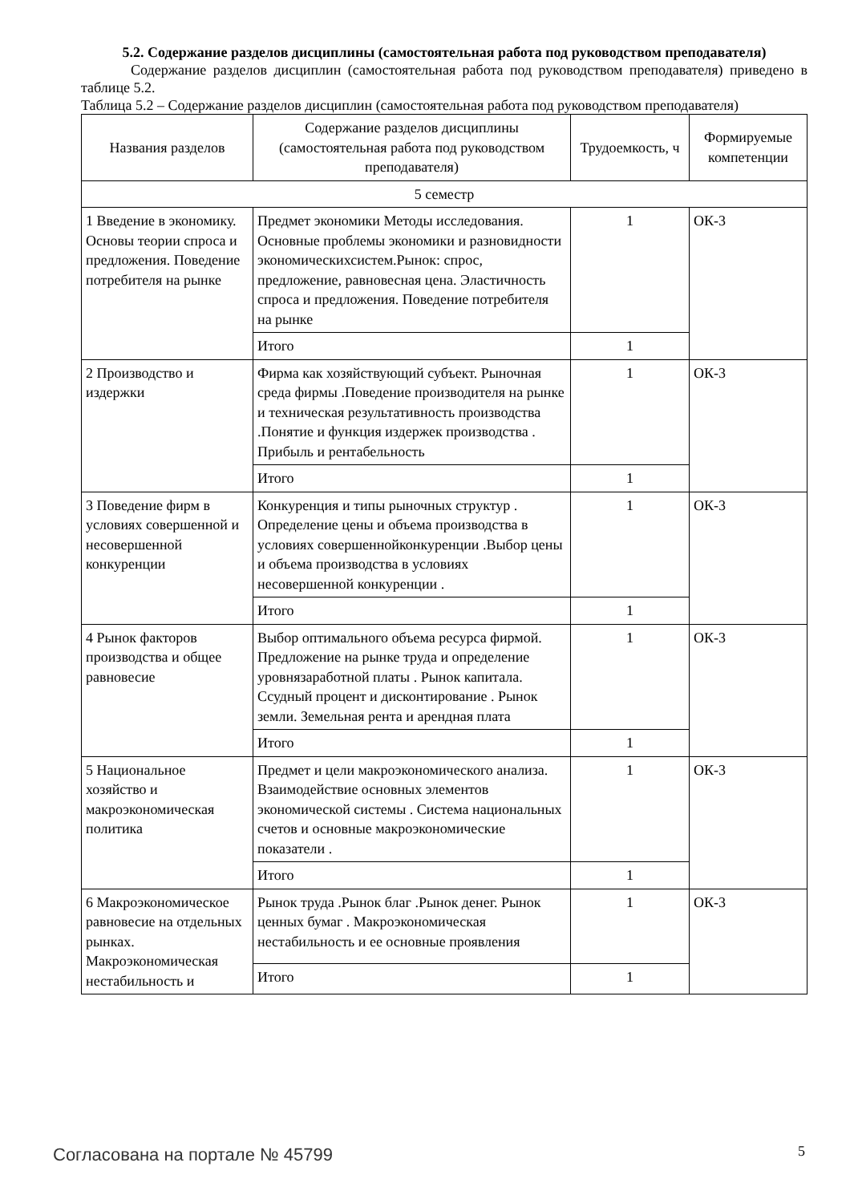5.2. Содержание разделов дисциплины (самостоятельная работа под руководством преподавателя)
Содержание разделов дисциплин (самостоятельная работа под руководством преподавателя) приведено в таблице 5.2.
Таблица 5.2 – Содержание разделов дисциплин (самостоятельная работа под руководством преподавателя)
| Названия разделов | Содержание разделов дисциплины (самостоятельная работа под руководством преподавателя) | Трудоемкость, ч | Формируемые компетенции |
| --- | --- | --- | --- |
| 5 семестр | | | |
| 1 Введение в экономику. Основы теории спроса и предложения. Поведение потребителя на рынке | Предмет экономики Методы исследования. Основные проблемы экономики и разновидности экономическихсистем.Рынок: спрос, предложение, равновесная цена. Эластичность спроса и предложения. Поведение потребителя на рынке | 1 | ОК-3 |
| | Итого | 1 | |
| 2 Производство и издержки | Фирма как хозяйствующий субъект. Рыночная среда фирмы .Поведение производителя на рынке и техническая результативность производства .Понятие и функция издержек производства . Прибыль и рентабельность | 1 | ОК-3 |
| | Итого | 1 | |
| 3 Поведение фирм в условиях совершенной и несовершенной конкуренции | Конкуренция и типы рыночных структур . Определение цены и объема производства в условиях совершеннойконкуренции .Выбор цены и объема производства в условиях несовершенной конкуренции . | 1 | ОК-3 |
| | Итого | 1 | |
| 4 Рынок факторов производства и общее равновесие | Выбор оптимального объема ресурса фирмой. Предложение на рынке труда и определение уровнязаработной платы . Рынок капитала. Ссудный процент и дисконтирование . Рынок земли. Земельная рента и арендная плата | 1 | ОК-3 |
| | Итого | 1 | |
| 5 Национальное хозяйство и макроэкономическая политика | Предмет и цели макроэкономического анализа. Взаимодействие основных элементов экономической системы . Система национальных счетов и основные макроэкономические показатели . | 1 | ОК-3 |
| | Итого | 1 | |
| 6 Макроэкономическое равновесие на отдельных рынках. Макроэкономическая нестабильность и | Рынок труда .Рынок благ .Рынок денег. Рынок ценных бумаг . Макроэкономическая нестабильность и ее основные проявления | 1 | ОК-3 |
| | Итого | 1 | |
Согласована на портале № 45799 5